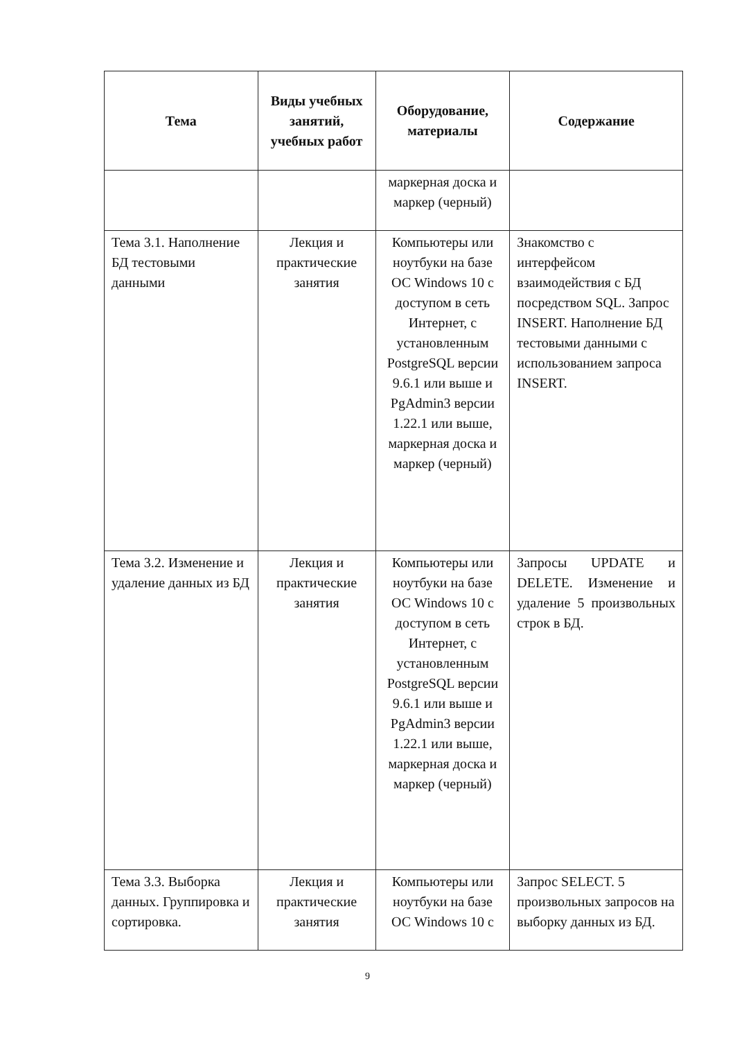| Тема | Виды учебных занятий, учебных работ | Оборудование, материалы | Содержание |
| --- | --- | --- | --- |
| | | маркерная доска и маркер (черный) | |
| Тема 3.1. Наполнение БД тестовыми данными | Лекция и практические занятия | Компьютеры или ноутбуки на базе ОС Windows 10 с доступом в сеть Интернет, с установленным PostgreSQL версии 9.6.1 или выше и PgAdmin3 версии 1.22.1 или выше, маркерная доска и маркер (черный) | Знакомство с интерфейсом взаимодействия с БД посредством SQL. Запрос INSERT. Наполнение БД тестовыми данными с использованием запроса INSERT. |
| Тема 3.2. Изменение и удаление данных из БД | Лекция и практические занятия | Компьютеры или ноутбуки на базе ОС Windows 10 с доступом в сеть Интернет, с установленным PostgreSQL версии 9.6.1 или выше и PgAdmin3 версии 1.22.1 или выше, маркерная доска и маркер (черный) | Запросы UPDATE и DELETE. Изменение и удаление 5 произвольных строк в БД. |
| Тема 3.3. Выборка данных. Группировка и сортировка. | Лекция и практические занятия | Компьютеры или ноутбуки на базе ОС Windows 10 с | Запрос SELECT. 5 произвольных запросов на выборку данных из БД. |
9